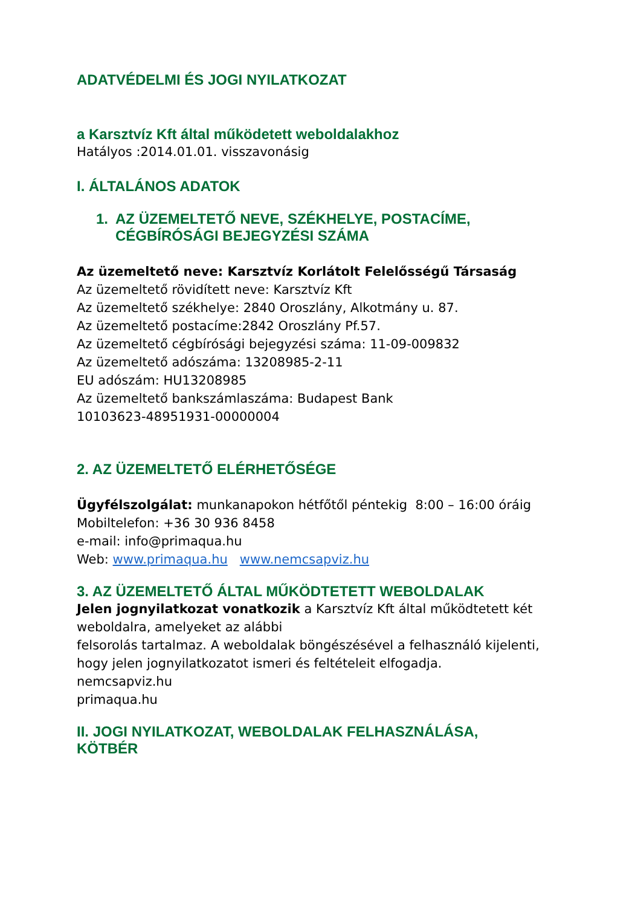ADATVÉDELMI ÉS JOGI NYILATKOZAT
a Karsztvíz Kft által működetett weboldalakhoz
Hatályos :2014.01.01. visszavonásig
I. ÁLTALÁNOS ADATOK
1. AZ ÜZEMELTETŐ NEVE, SZÉKHELYE, POSTACÍME,
CÉGBÍRÓSÁGI BEJEGYZÉSI SZÁMA
Az üzemeltető neve: Karsztvíz Korlátolt Felelősségű Társaság
Az üzemeltető rövidített neve: Karsztvíz Kft
Az üzemeltető székhelye: 2840 Oroszlány, Alkotmány u. 87.
Az üzemeltető postacíme:2842 Oroszlány Pf.57.
Az üzemeltető cégbírósági bejegyzési száma: 11-09-009832
Az üzemeltető adószáma: 13208985-2-11
EU adószám: HU13208985
Az üzemeltető bankszámlaszáma: Budapest Bank
10103623-48951931-00000004
2. AZ ÜZEMELTETŐ ELÉRHETŐSÉGE
Ügyfélszolgálat: munkanapokon hétfőtől péntekig 8:00 – 16:00 óráig
Mobiltelefon: +36 30 936 8458
e-mail: info@primaqua.hu
Web: www.primaqua.hu www.nemcsapviz.hu
3. AZ ÜZEMELTETŐ ÁLTAL MŰKÖDTETETT WEBOLDALAK
Jelen jognyilatkozat vonatkozik a Karsztvíz Kft által működtetett két weboldalra, amelyeket az alábbi
felsorolás tartalmaz. A weboldalak böngészésével a felhasználó kijelenti, hogy jelen jognyilatkozatot ismeri és feltételeit elfogadja.
nemcsapviz.hu
primaqua.hu
II. JOGI NYILATKOZAT, WEBOLDALAK FELHASZNÁLÁSA,
KÖTBÉR